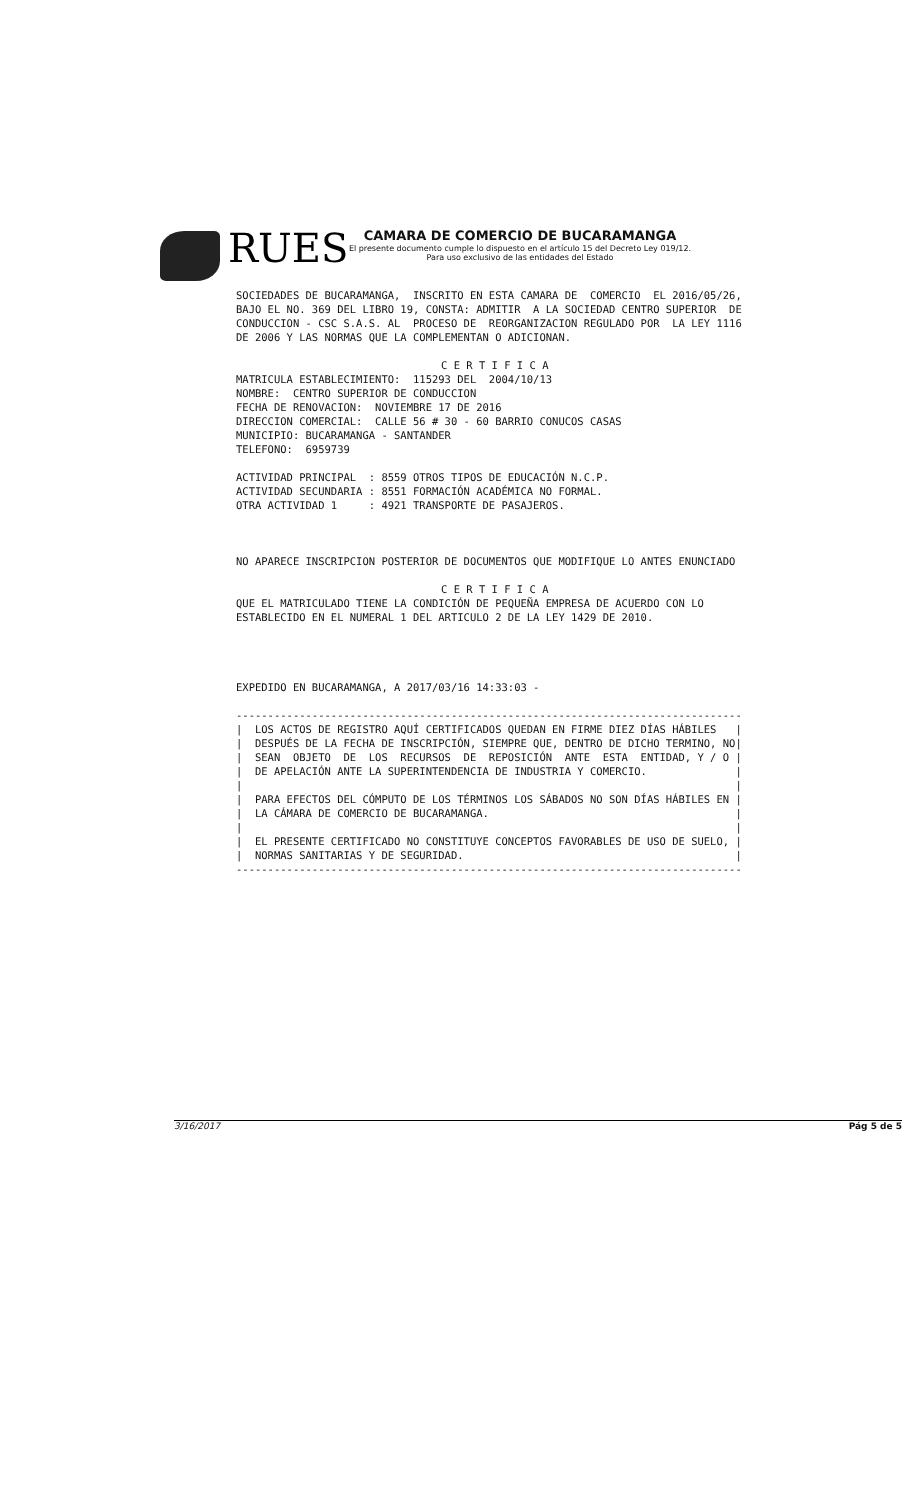RUES
CAMARA DE COMERCIO DE BUCARAMANGA
El presente documento cumple lo dispuesto en el artículo 15 del Decreto Ley 019/12.
Para uso exclusivo de las entidades del Estado
SOCIEDADES DE BUCARAMANGA, INSCRITO EN ESTA CAMARA DE COMERCIO EL 2016/05/26, BAJO EL NO. 369 DEL LIBRO 19, CONSTA: ADMITIR A LA SOCIEDAD CENTRO SUPERIOR DE CONDUCCION - CSC S.A.S. AL PROCESO DE REORGANIZACION REGULADO POR LA LEY 1116 DE 2006 Y LAS NORMAS QUE LA COMPLEMENTAN O ADICIONAN. C E R T I F I C A MATRICULA ESTABLECIMIENTO: 115293 DEL 2004/10/13 NOMBRE: CENTRO SUPERIOR DE CONDUCCION FECHA DE RENOVACION: NOVIEMBRE 17 DE 2016 DIRECCION COMERCIAL: CALLE 56 # 30 - 60 BARRIO CONUCOS CASAS MUNICIPIO: BUCARAMANGA - SANTANDER TELEFONO: 6959739 ACTIVIDAD PRINCIPAL : 8559 OTROS TIPOS DE EDUCACIÓN N.C.P. ACTIVIDAD SECUNDARIA : 8551 FORMACIÓN ACADÉMICA NO FORMAL. OTRA ACTIVIDAD 1 : 4921 TRANSPORTE DE PASAJEROS. NO APARECE INSCRIPCION POSTERIOR DE DOCUMENTOS QUE MODIFIQUE LO ANTES ENUNCIADO C E R T I F I C A QUE EL MATRICULADO TIENE LA CONDICIÓN DE PEQUEÑA EMPRESA DE ACUERDO CON LO ESTABLECIDO EN EL NUMERAL 1 DEL ARTICULO 2 DE LA LEY 1429 DE 2010. EXPEDIDO EN BUCARAMANGA, A 2017/03/16 14:33:03 - -------------------------------------------------------------------------------- | LOS ACTOS DE REGISTRO AQUÍ CERTIFICADOS QUEDAN EN FIRME DIEZ DÍAS HÁBILES | | DESPUÉS DE LA FECHA DE INSCRIPCIÓN, SIEMPRE QUE, DENTRO DE DICHO TERMINO, NO| | SEAN OBJETO DE LOS RECURSOS DE REPOSICIÓN ANTE ESTA ENTIDAD, Y / O | | DE APELACIÓN ANTE LA SUPERINTENDENCIA DE INDUSTRIA Y COMERCIO. | | | | PARA EFECTOS DEL CÓMPUTO DE LOS TÉRMINOS LOS SÁBADOS NO SON DÍAS HÁBILES EN | | LA CÁMARA DE COMERCIO DE BUCARAMANGA. | | | | EL PRESENTE CERTIFICADO NO CONSTITUYE CONCEPTOS FAVORABLES DE USO DE SUELO, | | NORMAS SANITARIAS Y DE SEGURIDAD. | --------------------------------------------------------------------------------
3/16/2017 Pág 5 de 5